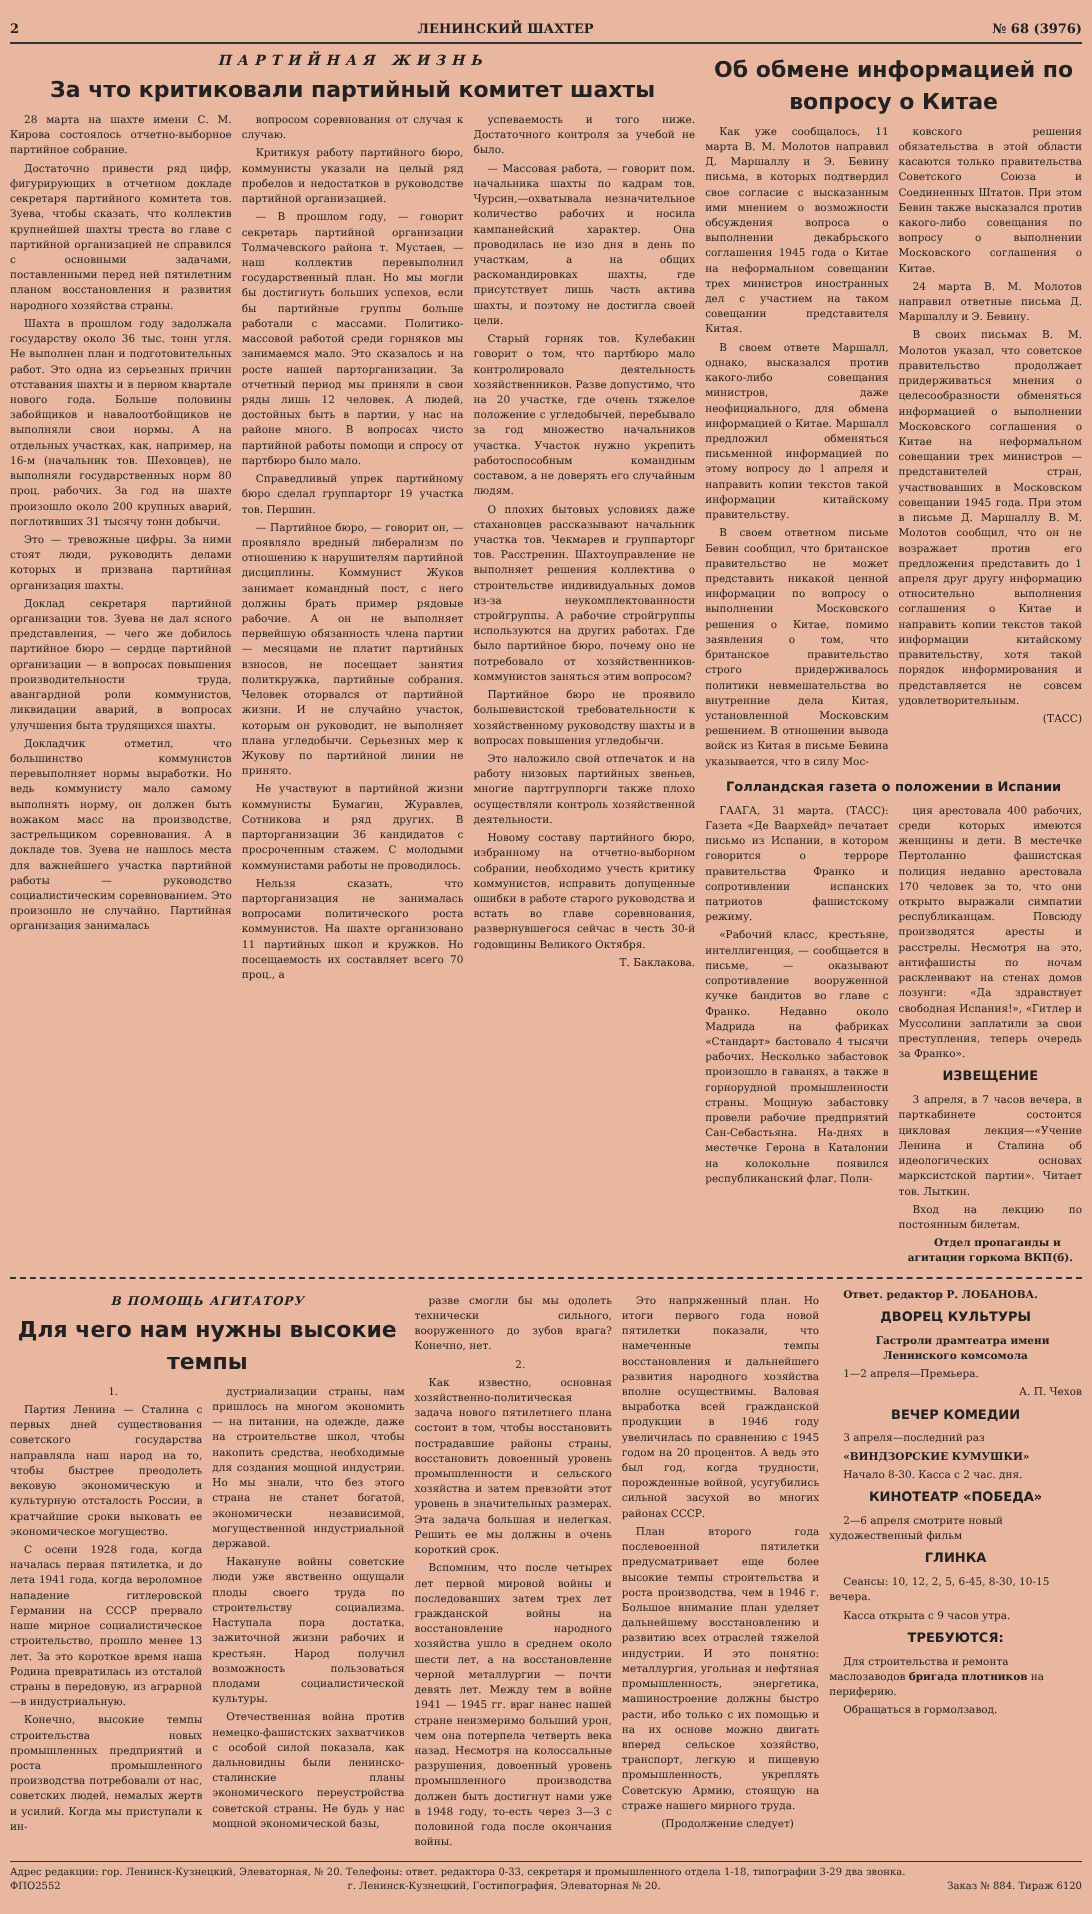2 ЛЕНИНСКИЙ ШАХТЕР № 68 (3976)
ПАРТИЙНАЯ ЖИЗНЬ
За что критиковали партийный комитет шахты
28 марта на шахте имени С. М. Кирова состоялось отчетно-выборное партийное собрание.
Достаточно привести ряд цифр, фигурирующих в отчетном докладе секретаря партийного комитета тов. Зуева, чтобы сказать, что коллектив крупнейшей шахты треста во главе с партийной организацией не справился с основными задачами, поставленными перед ней пятилетним планом восстановления и развития народного хозяйства страны.
Шахта в прошлом году задолжала государству около 36 тыс. тонн угля. Не выполнен план и подготовительных работ. Это одна из серьезных причин отставания шахты и в первом квартале нового года. Больше половины забойщиков и навалоотбойщиков не выполняли свои нормы. А на отдельных участках, как, например, на 16-м (начальник тов. Шеховцев), не выполняли государственных норм 80 проц. рабочих. За год на шахте произошло около 200 крупных аварий, поглотивших 31 тысячу тонн добычи.
Это — тревожные цифры. За ними стоят люди, руководить делами которых и призвана партийная организация шахты.
Доклад секретаря партийной организации тов. Зуева не дал ясного представления, — чего же добилось партийное бюро — сердце партийной организации — в вопросах повышения производительности труда, авангардной роли коммунистов, ликвидации аварий, в вопросах улучшения быта трудящихся шахты.
Докладчик отметил, что большинство коммунистов перевыполняет нормы выработки. Но ведь коммунисту мало самому выполнять норму, он должен быть вожаком масс на производстве, застрельщиком соревнования. А в докладе тов. Зуева не нашлось места для важнейшего участка партийной работы — руководство социалистическим соревнованием. Это произошло не случайно. Партийная организация занималась
вопросом соревнования от случая к случаю.
Критикуя работу партийного бюро, коммунисты указали на целый ряд пробелов и недостатков в руководстве партийной организацией.
— В прошлом году, — говорит секретарь партийной организации Толмачевского района т. Мустаев, — наш коллектив перевыполнил государственный план. Но мы могли бы достигнуть больших успехов, если бы партийные группы больше работали с массами. Политико-массовой работой среди горняков мы занимаемся мало. Это сказалось и на росте нашей парторганизации. За отчетный период мы приняли в свои ряды лишь 12 человек. А людей, достойных быть в партии, у нас на районе много. В вопросах чисто партийной работы помощи и спросу от партбюро было мало.
Справедливый упрек партийному бюро сделал группарторг 19 участка тов. Першин.
— Партийное бюро, — говорит он, — проявляло вредный либерализм по отношению к нарушителям партийной дисциплины. Коммунист Жуков занимает командный пост, с него должны брать пример рядовые рабочие. А он не выполняет первейшую обязанность члена партии — месяцами не платит партийных взносов, не посещает занятия политкружка, партийные собрания. Человек оторвался от партийной жизни. И не случайно участок, которым он руководит, не выполняет плана угледобычи. Серьезных мер к Жукову по партийной линии не принято.
Не участвуют в партийной жизни коммунисты Бумагин, Журавлев, Сотникова и ряд других. В парторганизации 36 кандидатов с просроченным стажем. С молодыми коммунистами работы не проводилось.
Нельзя сказать, что парторганизация не занималась вопросами политического роста коммунистов. На шахте организовано 11 партийных школ и кружков. Но посещаемость их составляет всего 70 проц., а
успеваемость и того ниже. Достаточного контроля за учебой не было.
— Массовая работа, — говорит пом. начальника шахты по кадрам тов. Чурсин,—охватывала незначительное количество рабочих и носила кампанейский характер. Она проводилась не изо дня в день по участкам, а на общих раскомандировках шахты, где присутствует лишь часть актива шахты, и поэтому не достигла своей цели.
Старый горняк тов. Кулебакин говорит о том, что партбюро мало контролировало деятельность хозяйственников. Разве допустимо, что на 20 участке, где очень тяжелое положение с угледобычей, перебывало за год множество начальников участка. Участок нужно укрепить работоспособным командным составом, а не доверять его случайным людям.
О плохих бытовых условиях даже стахановцев рассказывают начальник участка тов. Чекмарев и группарторг тов. Расстренин. Шахтоуправление не выполняет решения коллектива о строительстве индивидуальных домов из-за неукомплектованности стройгруппы. А рабочие стройгруппы используются на других работах. Где было партийное бюро, почему оно не потребовало от хозяйственников-коммунистов заняться этим вопросом?
Партийное бюро не проявило большевистской требовательности к хозяйственному руководству шахты и в вопросах повышения угледобычи.
Это наложило свой отпечаток и на работу низовых партийных звеньев, многие партгруппорги также плохо осуществляли контроль хозяйственной деятельности.
Новому составу партийного бюро, избранному на отчетно-выборном собрании, необходимо учесть критику коммунистов, исправить допущенные ошибки в работе старого руководства и встать во главе соревнования, развернувшегося сейчас в честь 30-й годовщины Великого Октября.
Т. Баклакова.
Об обмене информацией по вопросу о Китае
Как уже сообщалось, 11 марта В. М. Молотов направил Д. Маршаллу и Э. Бевину письма, в которых подтвердил свое согласие с высказанным ими мнением о возможности обсуждения вопроса о выполнении декабрьского соглашения 1945 года о Китае на неформальном совещании трех министров иностранных дел с участием на таком совещании представителя Китая.
В своем ответе Маршалл, однако, высказался против какого-либо совещания министров, даже неофициального, для обмена информацией о Китае. Маршалл предложил обменяться письменной информацией по этому вопросу до 1 апреля и направить копии текстов такой информации китайскому правительству.
В своем ответном письме Бевин сообщил, что британское правительство не может представить никакой ценной информации по вопросу о выполнении Московского решения о Китае, помимо заявления о том, что британское правительство строго придерживалось политики невмешательства во внутренние дела Китая, установленной Московским решением. В отношении вывода войск из Китая в письме Бевина указывается, что в силу Мос-
ковского решения обязательства в этой области касаются только правительства Советского Союза и Соединенных Штатов. При этом Бевин также высказался против какого-либо совещания по вопросу о выполнении Московского соглашения о Китае.
24 марта В. М. Молотов направил ответные письма Д. Маршаллу и Э. Бевину.
В своих письмах В. М. Молотов указал, что советское правительство продолжает придерживаться мнения о целесообразности обменяться информацией о выполнении Московского соглашения о Китае на неформальном совещании трех министров — представителей стран, участвовавших в Московском совещании 1945 года. При этом в письме Д. Маршаллу В. М. Молотов сообщил, что он не возражает против его предложения представить до 1 апреля друг другу информацию относительно выполнения соглашения о Китае и направить копии текстов такой информации китайскому правительству, хотя такой порядок информирования и представляется не совсем удовлетворительным.
(ТАСС)
Голландская газета о положении в Испании
ГААГА, 31 марта. (ТАСС): Газета «Де Ваархейд» печатает письмо из Испании, в котором говорится о терроре правительства Франко и сопротивлении испанских патриотов фашистскому режиму.
«Рабочий класс, крестьяне, интеллигенция, — сообщается в письме, — оказывают сопротивление вооруженной кучке бандитов во главе с Франко. Недавно около Мадрида на фабриках «Стандарт» бастовало 4 тысячи рабочих. Несколько забастовок произошло в гаванях, а также в горнорудной промышленности страны. Мощную забастовку провели рабочие предприятий Сан-Себастьяна. На-днях в местечке Герона в Каталонии на колокольне появился республиканский флаг. Поли-
ция арестовала 400 рабочих, среди которых имеются женщины и дети. В местечке Пертоланно фашистская полиция недавно арестовала 170 человек за то, что они открыто выражали симпатии республиканцам. Повсюду производятся аресты и расстрелы. Несмотря на это, антифашисты по ночам расклеивают на стенах домов лозунги: «Да здравствует свободная Испания!», «Гитлер и Муссолини заплатили за свои преступления, теперь очередь за Франко».
ИЗВЕЩЕНИЕ
3 апреля, в 7 часов вечера, в парткабинете состоится цикловая лекция—«Учение Ленина и Сталина об идеологических основах марксистской партии». Читает тов. Лыткин.
Вход на лекцию по постоянным билетам.
Отдел пропаганды и агитации горкома ВКП(б).
В ПОМОЩЬ АГИТАТОРУ
Для чего нам нужны высокие темпы
1.
Партия Ленина — Сталина с первых дней существования советского государства направляла наш народ на то, чтобы быстрее преодолеть вековую экономическую и культурную отсталость России, в кратчайшие сроки выковать ее экономическое могущество.
С осени 1928 года, когда началась первая пятилетка, и до лета 1941 года, когда вероломное нападение гитлеровской Германии на СССР прервало наше мирное социалистическое строительство, прошло менее 13 лет. За это короткое время наша Родина превратилась из отсталой страны в передовую, из аграрной—в индустриальную.
Конечно, высокие темпы строительства новых промышленных предприятий и роста промышленного производства потребовали от нас, советских людей, немалых жертв и усилий. Когда мы приступали к ин-
дустриализации страны, нам пришлось на многом экономить — на питании, на одежде, даже на строительстве школ, чтобы накопить средства, необходимые для создания мощной индустрии. Но мы знали, что без этого страна не станет богатой, экономически независимой, могущественной индустриальной державой.
Накануне войны советские люди уже явственно ощущали плоды своего труда по строительству социализма. Наступала пора достатка, зажиточной жизни рабочих и крестьян. Народ получил возможность пользоваться плодами социалистической культуры.
Отечественная война против немецко-фашистских захватчиков с особой силой показала, как дальновидны были ленинско-сталинские планы экономического переустройства советской страны. Не будь у нас мощной экономической базы,
разве смогли бы мы одолеть технически сильного, вооруженного до зубов врага? Конечно, нет.
2.
Как известно, основная хозяйственно-политическая задача нового пятилетнего плана состоит в том, чтобы восстановить пострадавшие районы страны, восстановить довоенный уровень промышленности и сельского хозяйства и затем превзойти этот уровень в значительных размерах. Эта задача большая и нелегкая. Решить ее мы должны в очень короткий срок.
Вспомним, что после четырех лет первой мировой войны и последовавших затем трех лет гражданской войны на восстановление народного хозяйства ушло в среднем около шести лет, а на восстановление черной металлургии — почти девять лет. Между тем в войне 1941 — 1945 гг. враг нанес нашей стране неизмеримо больший урон, чем она потерпела четверть века назад. Несмотря на колоссальные разрушения, довоенный уровень промышленного производства должен быть достигнут нами уже в 1948 году, то-есть через 3—3 с половиной года после окончания войны.
Это напряженный план. Но итоги первого года новой пятилетки показали, что намеченные темпы восстановления и дальнейшего развития народного хозяйства вполне осуществимы. Валовая выработка всей гражданской продукции в 1946 году увеличилась по сравнению с 1945 годом на 20 процентов. А ведь это был год, когда трудности, порожденные войной, усугубились сильной засухой во многих районах СССР.
План второго года послевоенной пятилетки предусматривает еще более высокие темпы строительства и роста производства, чем в 1946 г. Большое внимание план уделяет дальнейшему восстановлению и развитию всех отраслей тяжелой индустрии. И это понятно: металлургия, угольная и нефтяная промышленность, энергетика, машиностроение должны быстро расти, ибо только с их помощью и на их основе можно двигать вперед сельское хозяйство, транспорт, легкую и пищевую промышленность, укреплять Советскую Армию, стоящую на страже нашего мирного труда.
(Продолжение следует)
Ответ. редактор Р. ЛОБАНОВА.
ДВОРЕЦ КУЛЬТУРЫ
Гастроли драмтеатра имени Ленинского комсомола
1—2 апреля—Премьера.
А. П. Чехов
ВЕЧЕР КОМЕДИИ
3 апреля—последний раз
«ВИНДЗОРСКИЕ КУМУШКИ»
Начало 8-30. Касса с 2 час. дня.
КИНОТЕАТР «ПОБЕДА»
2—6 апреля смотрите новый художественный фильм
ГЛИНКА
Сеансы: 10, 12, 2, 5, 6-45, 8-30, 10-15 вечера.
Касса открыта с 9 часов утра.
ТРЕБУЮТСЯ:
Для строительства и ремонта маслозаводов бригада плотников на периферию.
Обращаться в гормолзавод.
Адрес редакции: гор. Ленинск-Кузнецкий, Элеваторная, № 20. Телефоны: ответ. редактора 0-33, секретаря и промышленного отдела 1-18, типографии 3-29 два звонка.
ФПО2552 г. Ленинск-Кузнецкий, Гостипография, Элеваторная № 20. Заказ № 884. Тираж 6120